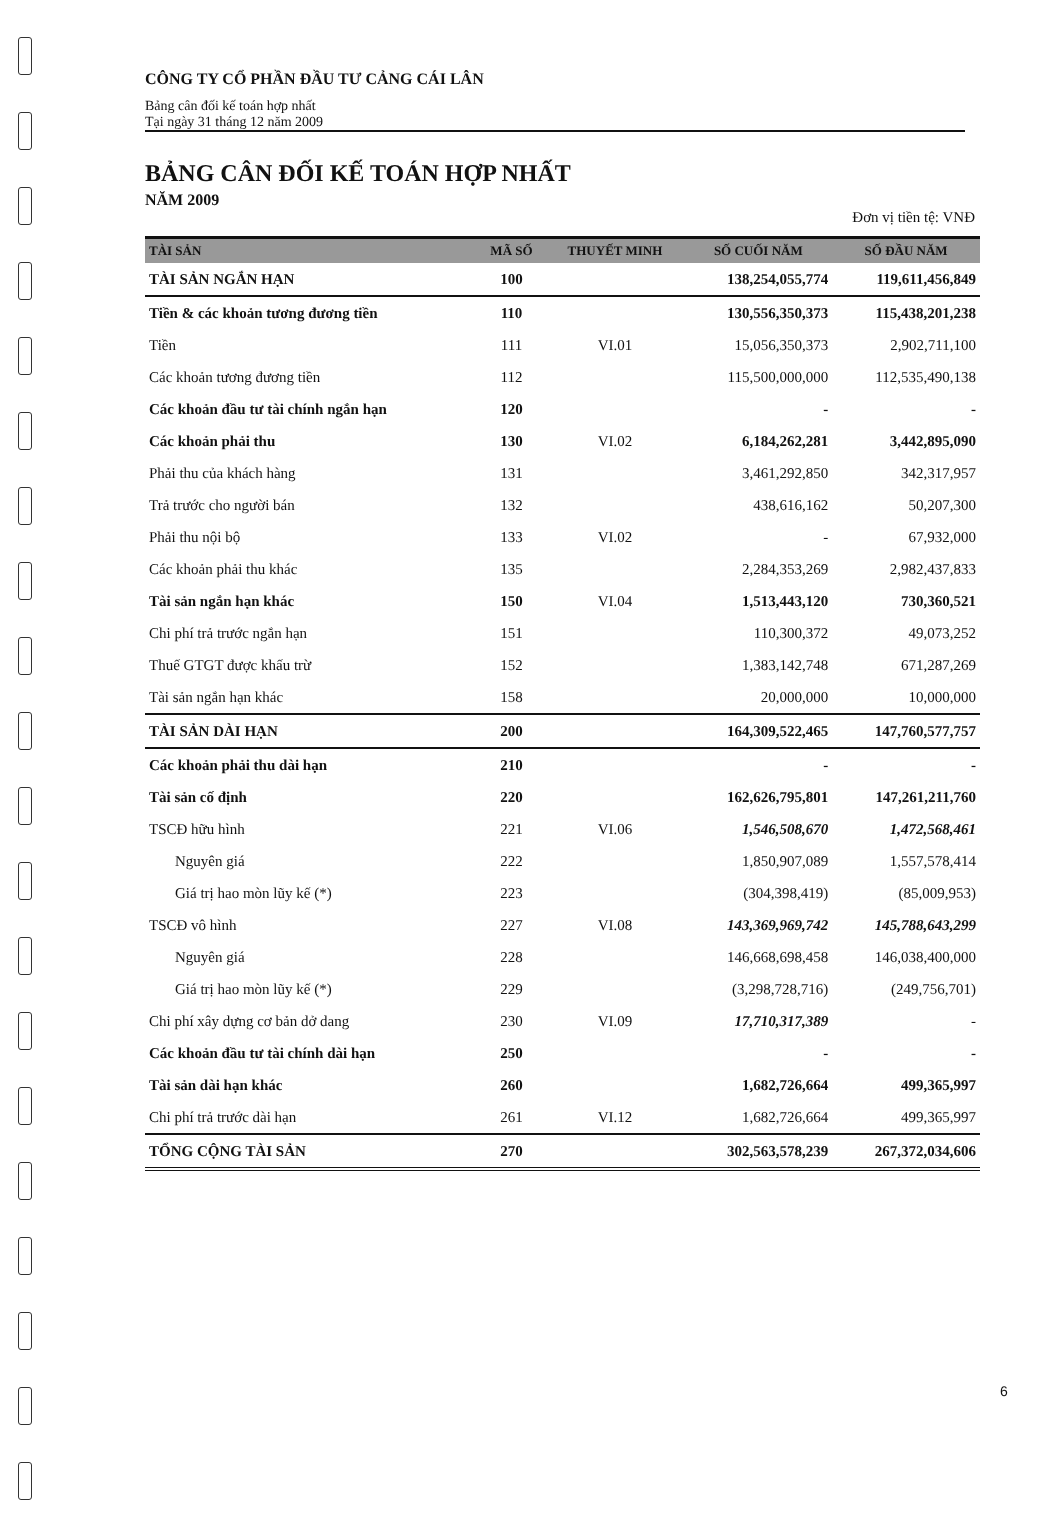CÔNG TY CỔ PHẦN ĐẦU TƯ CẢNG CÁI LÂN
Bảng cân đối kế toán hợp nhất
Tại ngày 31 tháng 12 năm 2009
BẢNG CÂN ĐỐI KẾ TOÁN HỢP NHẤT
NĂM 2009
Đơn vị tiền tệ: VNĐ
| TÀI SẢN | MÃ SỐ | THUYẾT MINH | SỐ CUỐI NĂM | SỐ ĐẦU NĂM |
| --- | --- | --- | --- | --- |
| TÀI SẢN NGẮN HẠN | 100 | | 138,254,055,774 | 119,611,456,849 |
| Tiền & các khoản tương đương tiền | 110 | | 130,556,350,373 | 115,438,201,238 |
| Tiền | 111 | VI.01 | 15,056,350,373 | 2,902,711,100 |
| Các khoản tương đương tiền | 112 | | 115,500,000,000 | 112,535,490,138 |
| Các khoản đầu tư tài chính ngắn hạn | 120 | | - | - |
| Các khoản phải thu | 130 | VI.02 | 6,184,262,281 | 3,442,895,090 |
| Phải thu của khách hàng | 131 | | 3,461,292,850 | 342,317,957 |
| Trả trước cho người bán | 132 | | 438,616,162 | 50,207,300 |
| Phải thu nội bộ | 133 | VI.02 | - | 67,932,000 |
| Các khoản phải thu khác | 135 | | 2,284,353,269 | 2,982,437,833 |
| Tài sản ngắn hạn khác | 150 | VI.04 | 1,513,443,120 | 730,360,521 |
| Chi phí trả trước ngắn hạn | 151 | | 110,300,372 | 49,073,252 |
| Thuế GTGT được khấu trừ | 152 | | 1,383,142,748 | 671,287,269 |
| Tài sản ngắn hạn khác | 158 | | 20,000,000 | 10,000,000 |
| TÀI SẢN DÀI HẠN | 200 | | 164,309,522,465 | 147,760,577,757 |
| Các khoản phải thu dài hạn | 210 | | - | - |
| Tài sản cố định | 220 | | 162,626,795,801 | 147,261,211,760 |
| TSCĐ hữu hình | 221 | VI.06 | 1,546,508,670 | 1,472,568,461 |
| Nguyên giá | 222 | | 1,850,907,089 | 1,557,578,414 |
| Giá trị hao mòn lũy kế (*) | 223 | | (304,398,419) | (85,009,953) |
| TSCĐ vô hình | 227 | VI.08 | 143,369,969,742 | 145,788,643,299 |
| Nguyên giá | 228 | | 146,668,698,458 | 146,038,400,000 |
| Giá trị hao mòn lũy kế (*) | 229 | | (3,298,728,716) | (249,756,701) |
| Chi phí xây dựng cơ bản dở dang | 230 | VI.09 | 17,710,317,389 | - |
| Các khoản đầu tư tài chính dài hạn | 250 | | - | - |
| Tài sản dài hạn khác | 260 | | 1,682,726,664 | 499,365,997 |
| Chi phí trả trước dài hạn | 261 | VI.12 | 1,682,726,664 | 499,365,997 |
| TỔNG CỘNG TÀI SẢN | 270 | | 302,563,578,239 | 267,372,034,606 |
6